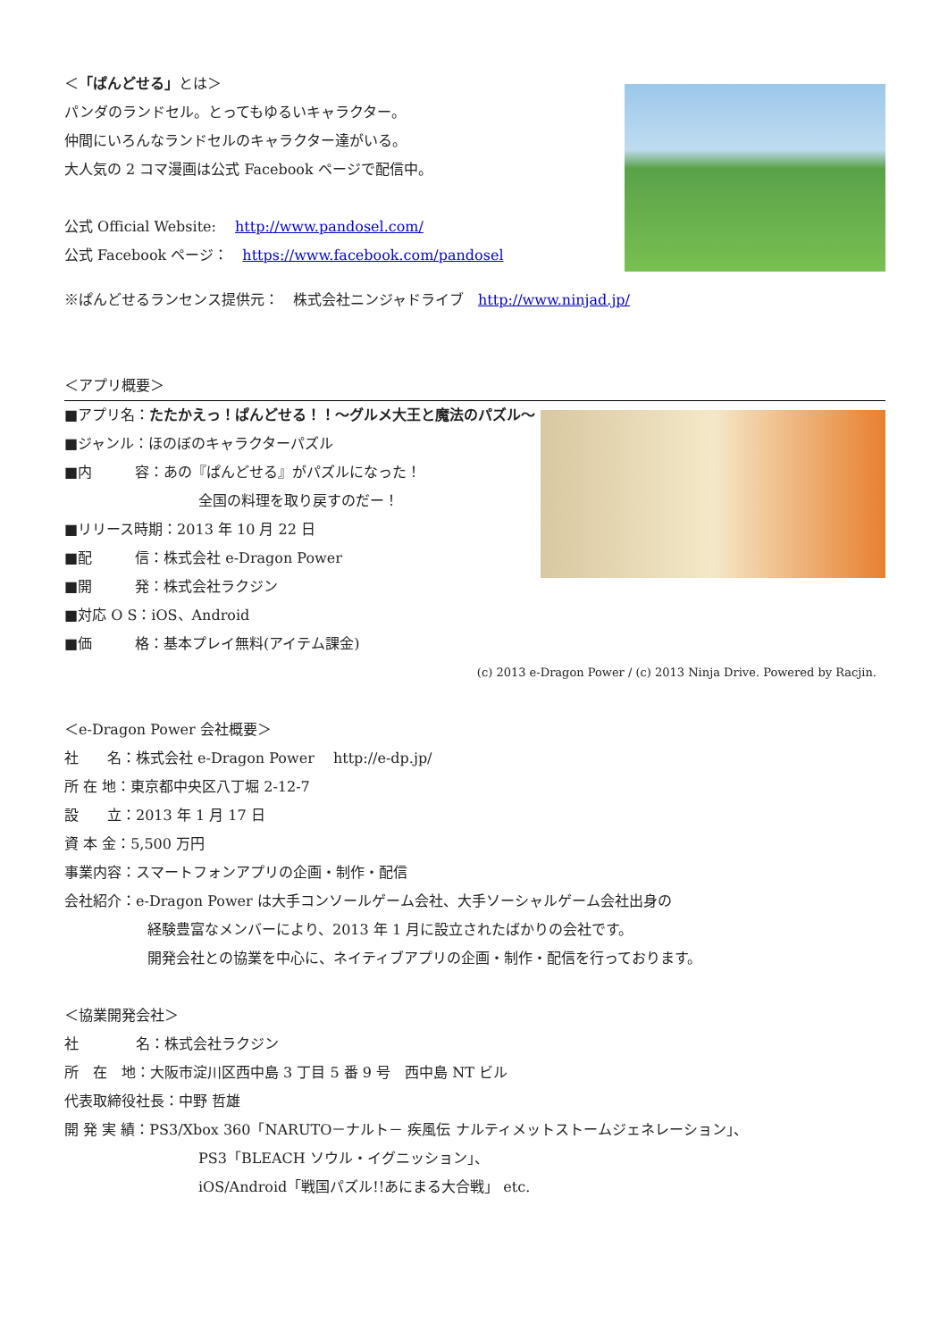＜「ぱんどせる」とは＞
パンダのランドセル。とってもゆるいキャラクター。
仲間にいろんなランドセルのキャラクター達がいる。
大人気の 2 コマ漫画は公式 Facebook ページで配信中。
公式 Official Website:　 http://www.pandosel.com/
公式 Facebook ページ：　https://www.facebook.com/pandosel
※ぱんどせるランセンス提供元：　株式会社ニンジャドライブ　http://www.ninjad.jp/
＜アプリ概要＞
■アプリ名：たたかえっ！ぱんどせる！！～グルメ大王と魔法のパズル～
■ジャンル：ほのぼのキャラクターパズル
■内　　　容：あの『ぱんどせる』がパズルになった！
全国の料理を取り戻すのだー！
■リリース時期：2013 年 10 月 22 日
■配　　　信：株式会社 e-Dragon Power
■開　　　発：株式会社ラクジン
■対応 O S：iOS、Android
■価　　　格：基本プレイ無料(アイテム課金)
(c) 2013 e-Dragon Power / (c) 2013 Ninja Drive. Powered by Racjin.
＜e-Dragon Power 会社概要＞
社　　名：株式会社 e-Dragon Power　 http://e-dp.jp/
所 在 地：東京都中央区八丁堀 2-12-7
設　　立：2013 年 1 月 17 日
資 本 金：5,500 万円
事業内容：スマートフォンアプリの企画・制作・配信
会社紹介：e-Dragon Power は大手コンソールゲーム会社、大手ソーシャルゲーム会社出身の
経験豊富なメンバーにより、2013 年 1 月に設立されたばかりの会社です。
開発会社との協業を中心に、ネイティブアプリの企画・制作・配信を行っております。
＜協業開発会社＞
社　　　　名：株式会社ラクジン
所　在　地：大阪市淀川区西中島 3 丁目 5 番 9 号　西中島 NT ビル
代表取締役社長：中野 哲雄
開 発 実 績：PS3/Xbox 360「NARUTO－ナルト－ 疾風伝 ナルティメットストームジェネレーション」、
PS3「BLEACH ソウル・イグニッション」、
iOS/Android「戦国パズル!!あにまる大合戦」 etc.